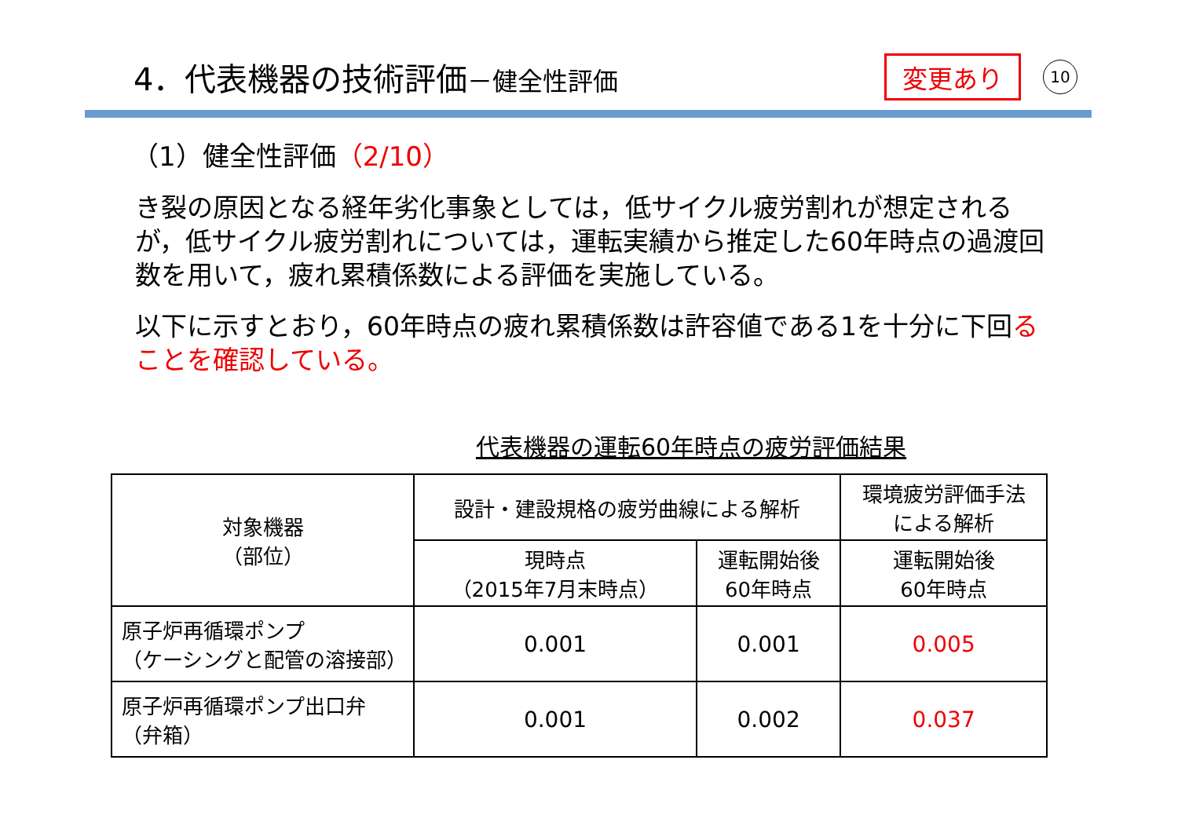4．代表機器の技術評価－健全性評価
変更あり
10
（1）健全性評価（2/10）
き裂の原因となる経年劣化事象としては，低サイクル疲労割れが想定されるが，低サイクル疲労割れについては，運転実績から推定した60年時点の過渡回数を用いて，疲れ累積係数による評価を実施している。
以下に示すとおり，60年時点の疲れ累積係数は許容値である1を十分に下回ることを確認している。
代表機器の運転60年時点の疲労評価結果
| 対象機器 （部位） | 設計・建設規格の疲労曲線による解析 | | 環境疲労評価手法 による解析 |
| --- | --- | --- | --- |
| | 現時点 （2015年7月末時点） | 運転開始後 60年時点 | 運転開始後 60年時点 |
| 原子炉再循環ポンプ （ケーシングと配管の溶接部） | 0.001 | 0.001 | 0.005 |
| 原子炉再循環ポンプ出口弁 （弁箱） | 0.001 | 0.002 | 0.037 |